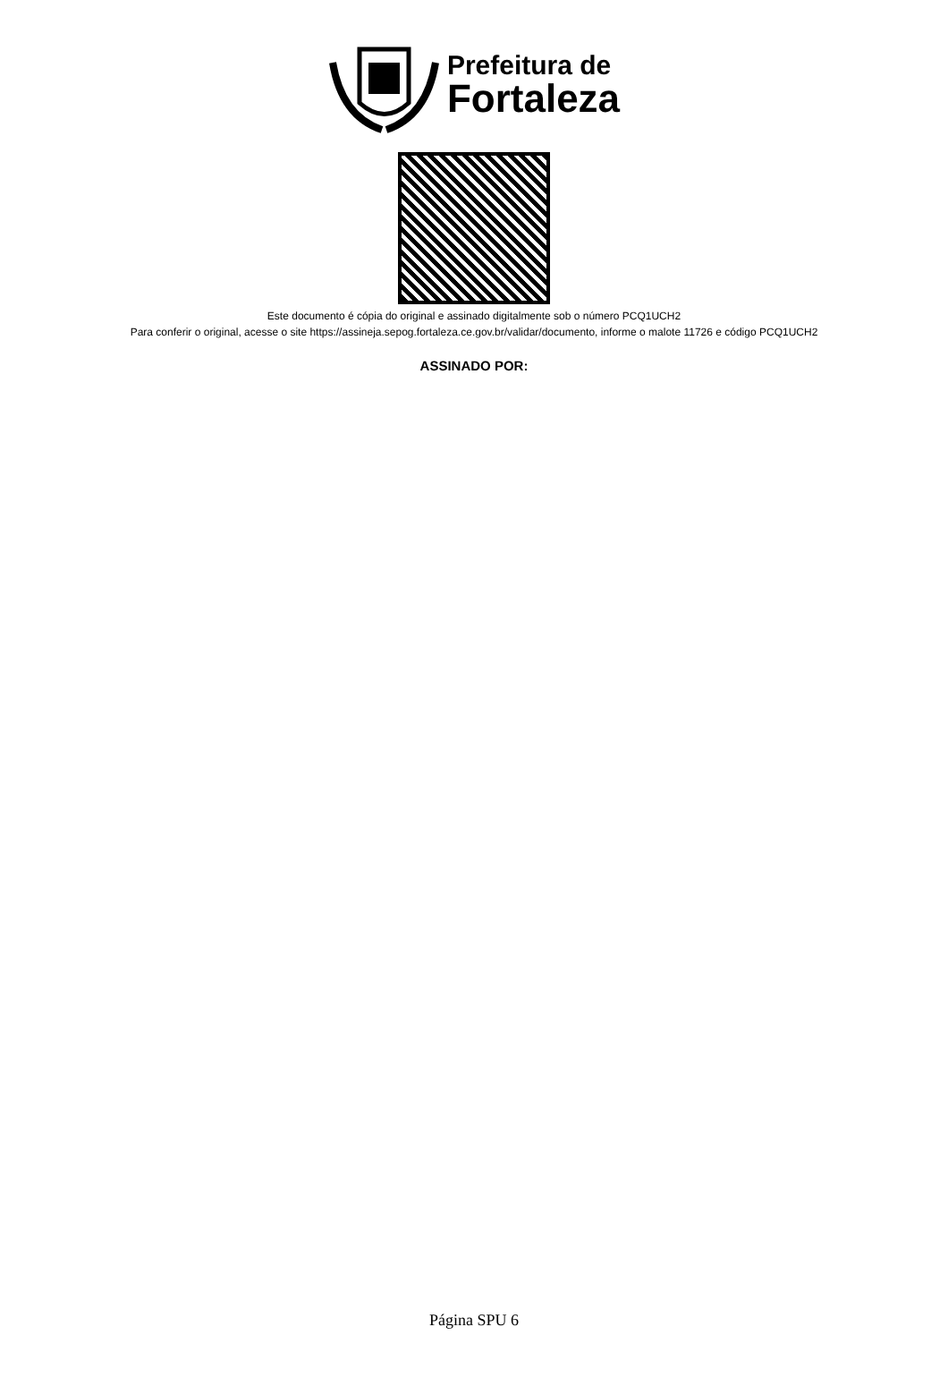Prefeitura de
Fortaleza
Este documento é cópia do original e assinado digitalmente sob o número PCQ1UCH2
Para conferir o original, acesse o site https://assineja.sepog.fortaleza.ce.gov.br/validar/documento, informe o malote 11726 e código PCQ1UCH2
ASSINADO POR:
Página SPU 6